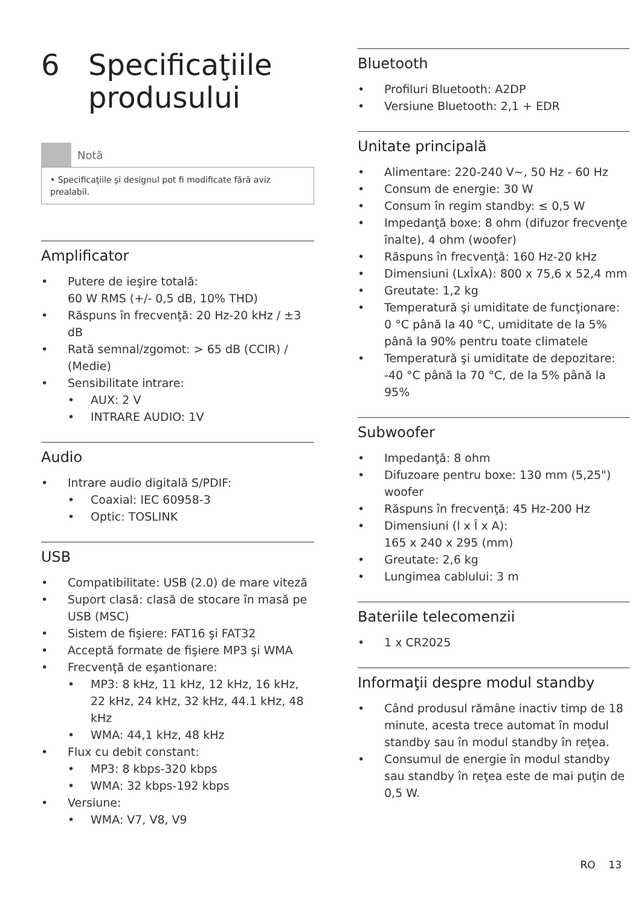6 Specificaţiile
produsului
Notă
• Specificaţiile şi designul pot fi modificate fără aviz prealabil.
Amplificator
• Putere de ieşire totală:
60 W RMS (+/- 0,5 dB, 10% THD)
• Răspuns în frecvenţă: 20 Hz-20 kHz / ±3 dB
• Rată semnal/zgomot: > 65 dB (CCIR) / (Medie)
• Sensibilitate intrare:
• AUX: 2 V
• INTRARE AUDIO: 1V
Audio
• Intrare audio digitală S/PDIF:
• Coaxial: IEC 60958-3
• Optic: TOSLINK
USB
• Compatibilitate: USB (2.0) de mare viteză
• Suport clasă: clasă de stocare în masă pe USB (MSC)
• Sistem de fişiere: FAT16 şi FAT32
• Acceptă formate de fişiere MP3 şi WMA
• Frecvenţă de eşantionare:
• MP3: 8 kHz, 11 kHz, 12 kHz, 16 kHz, 22 kHz, 24 kHz, 32 kHz, 44.1 kHz, 48 kHz
• WMA: 44,1 kHz, 48 kHz
• Flux cu debit constant:
• MP3: 8 kbps-320 kbps
• WMA: 32 kbps-192 kbps
• Versiune:
• WMA: V7, V8, V9
Bluetooth
• Profiluri Bluetooth: A2DP
• Versiune Bluetooth: 2,1 + EDR
Unitate principală
• Alimentare: 220-240 V~, 50 Hz - 60 Hz
• Consum de energie: 30 W
• Consum în regim standby: ≤ 0,5 W
• Impedanţă boxe: 8 ohm (difuzor frecvenţe înalte), 4 ohm (woofer)
• Răspuns în frecvenţă: 160 Hz-20 kHz
• Dimensiuni (LxÎxA): 800 x 75,6 x 52,4 mm
• Greutate: 1,2 kg
• Temperatură şi umiditate de funcţionare: 0 °C până la 40 °C, umiditate de la 5% până la 90% pentru toate climatele
• Temperatură şi umiditate de depozitare: -40 °C până la 70 °C, de la 5% până la 95%
Subwoofer
• Impedanţă: 8 ohm
• Difuzoare pentru boxe: 130 mm (5,25") woofer
• Răspuns în frecvenţă: 45 Hz-200 Hz
• Dimensiuni (l x Î x A):
165 x 240 x 295 (mm)
• Greutate: 2,6 kg
• Lungimea cablului: 3 m
Bateriile telecomenzii
• 1 x CR2025
Informaţii despre modul standby
• Când produsul rămâne inactiv timp de 18 minute, acesta trece automat în modul standby sau în modul standby în reţea.
• Consumul de energie în modul standby sau standby în reţea este de mai puţin de 0,5 W.
RO 13